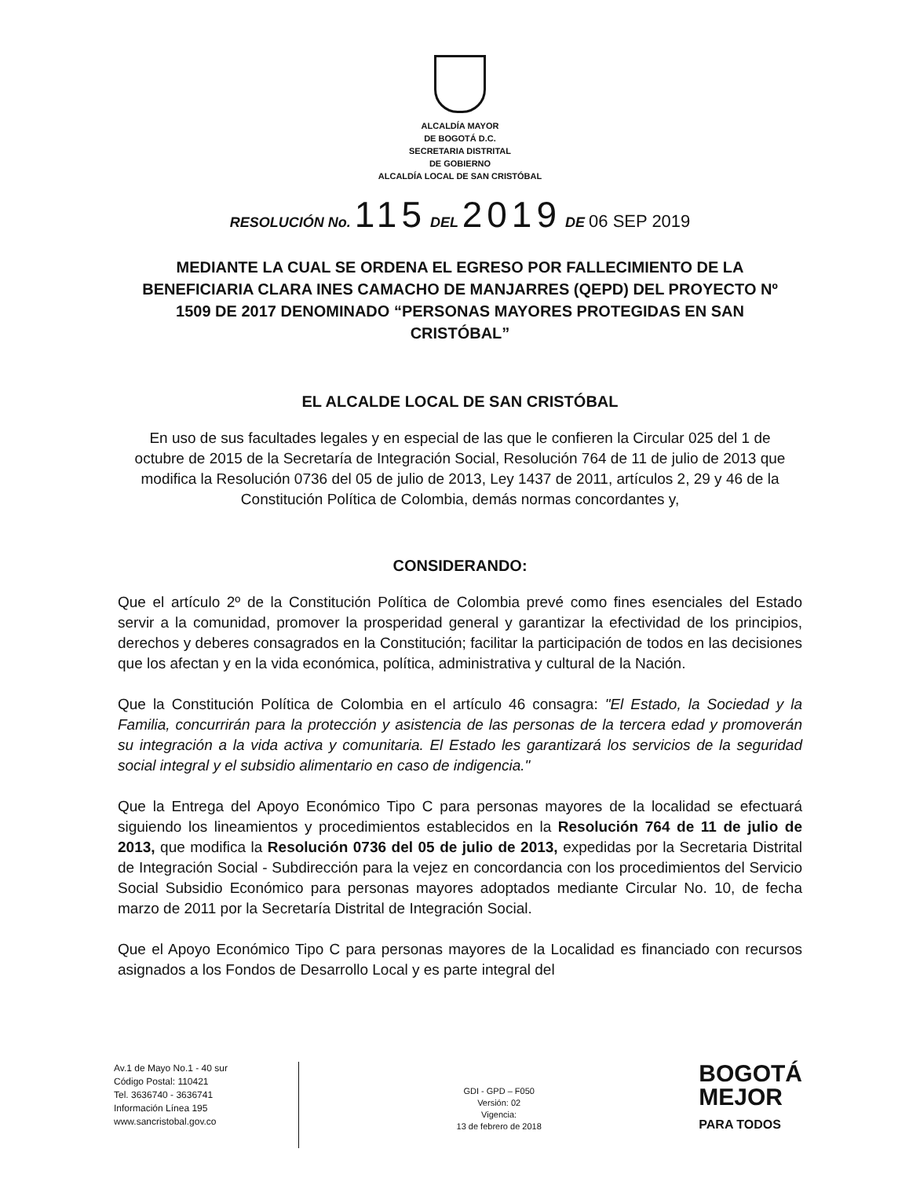ALCALDÍA MAYOR
DE BOGOTÁ D.C.
SECRETARIA DISTRITAL
DE GOBIERNO
ALCALDÍA LOCAL DE SAN CRISTÓBAL
RESOLUCIÓN No. 115 DEL 2019 DE 06 SEP 2019
MEDIANTE LA CUAL SE ORDENA EL EGRESO POR FALLECIMIENTO DE LA BENEFICIARIA CLARA INES CAMACHO DE MANJARRES (QEPD) DEL PROYECTO Nº 1509 DE 2017 DENOMINADO “PERSONAS MAYORES PROTEGIDAS EN SAN CRISTÓBAL”
EL ALCALDE LOCAL DE SAN CRISTÓBAL
En uso de sus facultades legales y en especial de las que le confieren la Circular 025 del 1 de octubre de 2015 de la Secretaría de Integración Social, Resolución 764 de 11 de julio de 2013 que modifica la Resolución 0736 del 05 de julio de 2013, Ley 1437 de 2011, artículos 2, 29 y 46 de la Constitución Política de Colombia, demás normas concordantes y,
CONSIDERANDO:
Que el artículo 2º de la Constitución Política de Colombia prevé como fines esenciales del Estado servir a la comunidad, promover la prosperidad general y garantizar la efectividad de los principios, derechos y deberes consagrados en la Constitución; facilitar la participación de todos en las decisiones que los afectan y en la vida económica, política, administrativa y cultural de la Nación.
Que la Constitución Política de Colombia en el artículo 46 consagra: "El Estado, la Sociedad y la Familia, concurrirán para la protección y asistencia de las personas de la tercera edad y promoverán su integración a la vida activa y comunitaria. El Estado les garantizará los servicios de la seguridad social integral y el subsidio alimentario en caso de indigencia."
Que la Entrega del Apoyo Económico Tipo C para personas mayores de la localidad se efectuará siguiendo los lineamientos y procedimientos establecidos en la Resolución 764 de 11 de julio de 2013, que modifica la Resolución 0736 del 05 de julio de 2013, expedidas por la Secretaria Distrital de Integración Social - Subdirección para la vejez en concordancia con los procedimientos del Servicio Social Subsidio Económico para personas mayores adoptados mediante Circular No. 10, de fecha marzo de 2011 por la Secretaría Distrital de Integración Social.
Que el Apoyo Económico Tipo C para personas mayores de la Localidad es financiado con recursos asignados a los Fondos de Desarrollo Local y es parte integral del
Av.1 de Mayo No.1 - 40 sur
Código Postal: 110421
Tel. 3636740 - 3636741
Información Línea 195
www.sancristobal.gov.co
GDI - GPD – F050
Versión: 02
Vigencia:
13 de febrero de 2018
BOGOTÁ
MEJOR
PARA TODOS